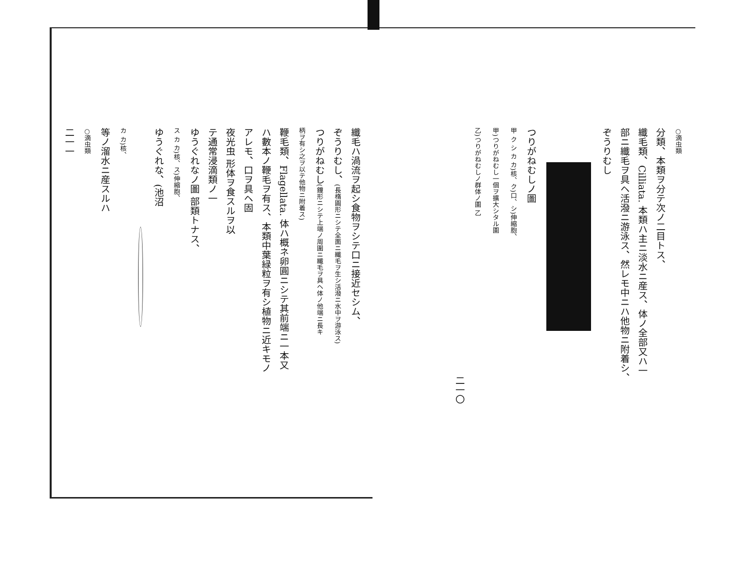○滴虫類
分類、本類ヲ分テ次ノ二目トス、
纖毛類、Cilliata. 本類ハ主ニ淡水ニ産ス、体ノ全部又ハ一
部ニ纖毛ヲ具ヘ活潑ニ游泳ス、然レモ中ニハ他物ニ附着シ、
ぞうりむし
つりがねむしノ圖
甲 ク シ カ カ)核、ク)口、シ)伸縮胞、
甲)つりがねむし一個ヲ擴大シタル圖
乙)つりがねむしノ群体ノ圖 乙
二一〇
纖毛ハ渦流ヲ起シ食物ヲシテ口ニ接近セシム、
ぞうりむし、(長楕圓形ニシテ全面ニ纖毛ヲ生シ活潑ニ水中ヲ游泳ス)
つりがねむし(鐘形ニシテ上端ノ周圍ニ纖毛ヲ具ヘ体ノ他端ニ長キ
柄ヲ有シ之ヲ以テ他物ニ附着ス)
鞭毛類、Flagellata. 体ハ概ネ卵圓ニシテ其前端ニ一本又
ハ數本ノ鞭毛ヲ有ス、本類中葉緑粒ヲ有シ植物ニ近キモノ
アレモ、口ヲ具ヘ固
夜光虫 形体ヲ食スルヲ以
テ通常浸滴類ノ一
ゆうぐれなノ圖 部類トナス、
ス カ カ)核、ス)伸縮胞、
ゆうぐれな、(池沼
カ カ)核、
等ノ溜水ニ産スルハ
○滴虫類
二一一